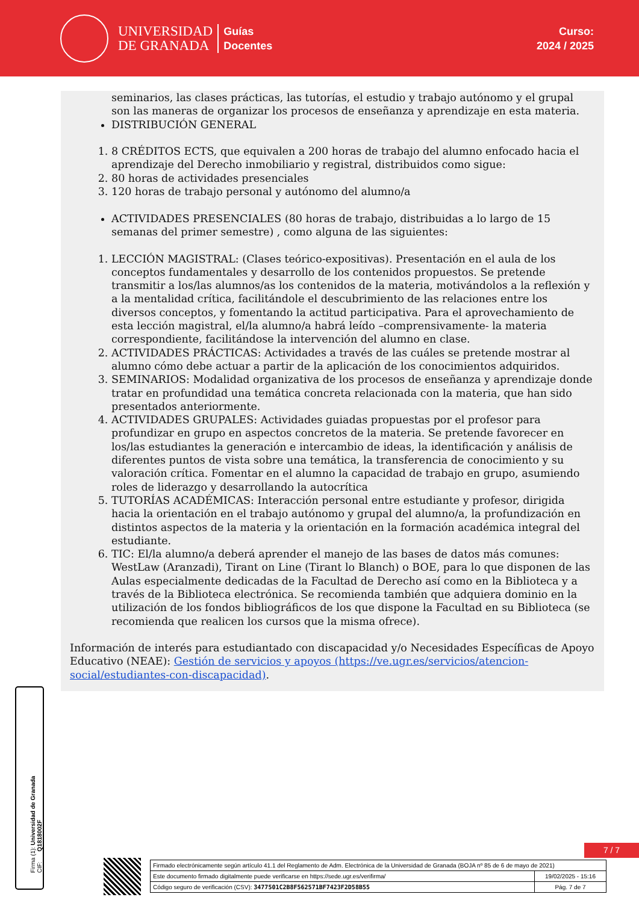UNIVERSIDAD
DE GRANADA
Guías
Docentes
Curso:
2024 / 2025
seminarios, las clases prácticas, las tutorías, el estudio y trabajo autónomo y el grupal son las maneras de organizar los procesos de enseñanza y aprendizaje en esta materia.
DISTRIBUCIÓN GENERAL
1. 8 CRÉDITOS ECTS, que equivalen a 200 horas de trabajo del alumno enfocado hacia el aprendizaje del Derecho inmobiliario y registral, distribuidos como sigue:
2. 80 horas de actividades presenciales
3. 120 horas de trabajo personal y autónomo del alumno/a
ACTIVIDADES PRESENCIALES (80 horas de trabajo, distribuidas a lo largo de 15 semanas del primer semestre) , como alguna de las siguientes:
1. LECCIÓN MAGISTRAL: (Clases teórico-expositivas). Presentación en el aula de los conceptos fundamentales y desarrollo de los contenidos propuestos. Se pretende transmitir a los/las alumnos/as los contenidos de la materia, motivándolos a la reflexión y a la mentalidad crítica, facilitándole el descubrimiento de las relaciones entre los diversos conceptos, y fomentando la actitud participativa. Para el aprovechamiento de esta lección magistral, el/la alumno/a habrá leído –comprensivamente- la materia correspondiente, facilitándose la intervención del alumno en clase.
2. ACTIVIDADES PRÁCTICAS: Actividades a través de las cuáles se pretende mostrar al alumno cómo debe actuar a partir de la aplicación de los conocimientos adquiridos.
3. SEMINARIOS: Modalidad organizativa de los procesos de enseñanza y aprendizaje donde tratar en profundidad una temática concreta relacionada con la materia, que han sido presentados anteriormente.
4. ACTIVIDADES GRUPALES: Actividades guiadas propuestas por el profesor para profundizar en grupo en aspectos concretos de la materia. Se pretende favorecer en los/las estudiantes la generación e intercambio de ideas, la identificación y análisis de diferentes puntos de vista sobre una temática, la transferencia de conocimiento y su valoración crítica. Fomentar en el alumno la capacidad de trabajo en grupo, asumiendo roles de liderazgo y desarrollando la autocrítica
5. TUTORÍAS ACADÉMICAS: Interacción personal entre estudiante y profesor, dirigida hacia la orientación en el trabajo autónomo y grupal del alumno/a, la profundización en distintos aspectos de la materia y la orientación en la formación académica integral del estudiante.
6. TIC: El/la alumno/a deberá aprender el manejo de las bases de datos más comunes: WestLaw (Aranzadi), Tirant on Line (Tirant lo Blanch) o BOE, para lo que disponen de las Aulas especialmente dedicadas de la Facultad de Derecho así como en la Biblioteca y a través de la Biblioteca electrónica. Se recomienda también que adquiera dominio en la utilización de los fondos bibliográficos de los que dispone la Facultad en su Biblioteca (se recomienda que realicen los cursos que la misma ofrece).
Información de interés para estudiantado con discapacidad y/o Necesidades Específicas de Apoyo Educativo (NEAE): Gestión de servicios y apoyos (https://ve.ugr.es/servicios/atencion-social/estudiantes-con-discapacidad).
Firma (1): Universidad de Granada
CIF: Q1818002F
7 / 7
| Firmado electrónicamente según artículo 41.1 del Reglamento de Adm. Electrónica de la Universidad de Granada (BOJA nº 85 de 6 de mayo de 2021) | |
| Este documento firmado digitalmente puede verificarse en https://sede.ugr.es/verifirma/ | 19/02/2025 - 15:16 |
| Código seguro de verificación (CSV): 3477501C2B8F562571BF7423F2D58B55 | Pág. 7 de 7 |